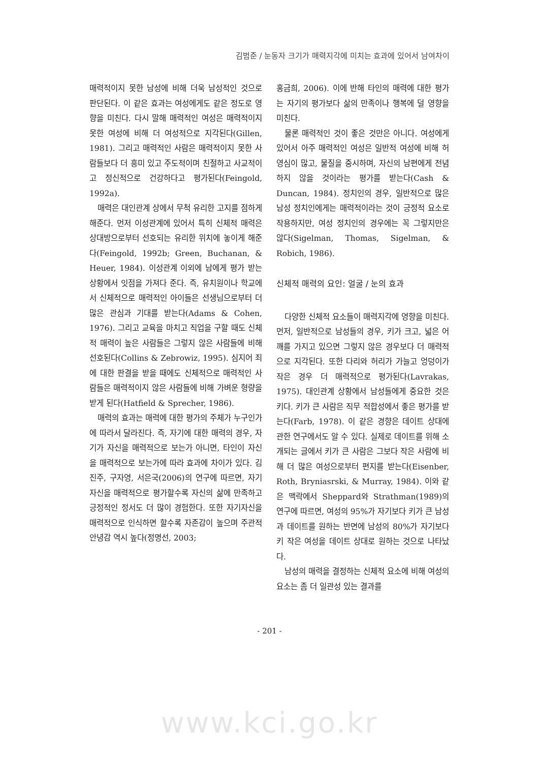김범준 / 눈동자 크기가 매력지각에 미치는 효과에 있어서 남여차이
매력적이지 못한 남성에 비해 더욱 남성적인 것으로 판단된다. 이 같은 효과는 여성에게도 같은 정도로 영향을 미친다. 다시 말해 매력적인 여성은 매력적이지 못한 여성에 비해 더 여성적으로 지각된다(Gillen, 1981). 그리고 매력적인 사람은 매력적이지 못한 사람들보다 더 흥미 있고 주도적이며 친절하고 사교적이고 정신적으로 건강하다고 평가된다(Feingold, 1992a).
매력은 대인관계 상에서 무척 유리한 고지를 점하게 해준다. 먼저 이성관계에 있어서 특히 신체적 매력은 상대방으로부터 선호되는 유리한 위치에 놓이게 해준다(Feingold, 1992b; Green, Buchanan, & Heuer, 1984). 이성관계 이외에 남에게 평가 받는 상황에서 잇점을 가져다 준다. 즉, 유치원이나 학교에서 신체적으로 매력적인 아이들은 선생님으로부터 더 많은 관심과 기대를 받는다(Adams & Cohen, 1976). 그리고 교육을 마치고 직업을 구할 때도 신체적 매력이 높은 사람들은 그렇지 않은 사람들에 비해 선호된다(Collins & Zebrowiz, 1995). 심지어 죄에 대한 판결을 받을 때에도 신체적으로 매력적인 사람들은 매력적이지 않은 사람들에 비해 가벼운 형량을 받게 된다(Hatfield & Sprecher, 1986).
매력의 효과는 매력에 대한 평가의 주체가 누구인가에 따라서 달라진다. 즉, 자기에 대한 매력의 경우, 자기가 자신을 매력적으로 보는가 아니면, 타인이 자신을 매력적으로 보는가에 따라 효과에 차이가 있다. 김진주, 구자영, 서은국(2006)의 연구에 따르면, 자기자신을 매력적으로 평가할수록 자신의 삶에 만족하고 긍정적인 정서도 더 많이 경험한다. 또한 자기자신을 매력적으로 인식하면 할수록 자존감이 높으며 주관적 안녕감 역시 높다(정명선, 2003;
홍금희, 2006). 이에 반해 타인의 매력에 대한 평가는 자기의 평가보다 삶의 만족이나 행복에 덜 영향을 미친다.
물론 매력적인 것이 좋은 것만은 아니다. 여성에게 있어서 아주 매력적인 여성은 일반적 여성에 비해 허영심이 많고, 물질을 중시하며, 자신의 남편에게 전념하지 않을 것이라는 평가를 받는다(Cash & Duncan, 1984). 정치인의 경우, 일반적으로 많은 남성 정치인에게는 매력적이라는 것이 긍정적 요소로 작용하지만, 여성 정치인의 경우에는 꼭 그렇지만은 않다(Sigelman, Thomas, Sigelman, & Robich, 1986).
신체적 매력의 요인: 얼굴 / 눈의 효과
다양한 신체적 요소들이 매력지각에 영향을 미친다. 먼저, 일반적으로 남성들의 경우, 키가 크고, 넓은 어깨를 가지고 있으면 그렇지 않은 경우보다 더 매력적으로 지각된다. 또한 다리와 허리가 가늘고 엉덩이가 작은 경우 더 매력적으로 평가된다(Lavrakas, 1975). 대인관계 상황에서 남성들에게 중요한 것은 키다. 키가 큰 사람은 직무 적합성에서 좋은 평가를 받는다(Farb, 1978). 이 같은 경향은 데이트 상대에 관한 연구에서도 알 수 있다. 실제로 데이트를 위해 소개되는 글에서 키가 큰 사람은 그보다 작은 사람에 비해 더 많은 여성으로부터 편지를 받는다(Eisenber, Roth, Bryniasrski, & Murray, 1984). 이와 같은 맥락에서 Sheppard와 Strathman(1989)의 연구에 따르면, 여성의 95%가 자기보다 키가 큰 남성과 데이트를 원하는 반면에 남성의 80%가 자기보다 키 작은 여성을 데이트 상대로 원하는 것으로 나타났다.
남성의 매력을 결정하는 신체적 요소에 비해 여성의 요소는 좀 더 일관성 있는 결과를
- 201 -
www.kci.go.kr